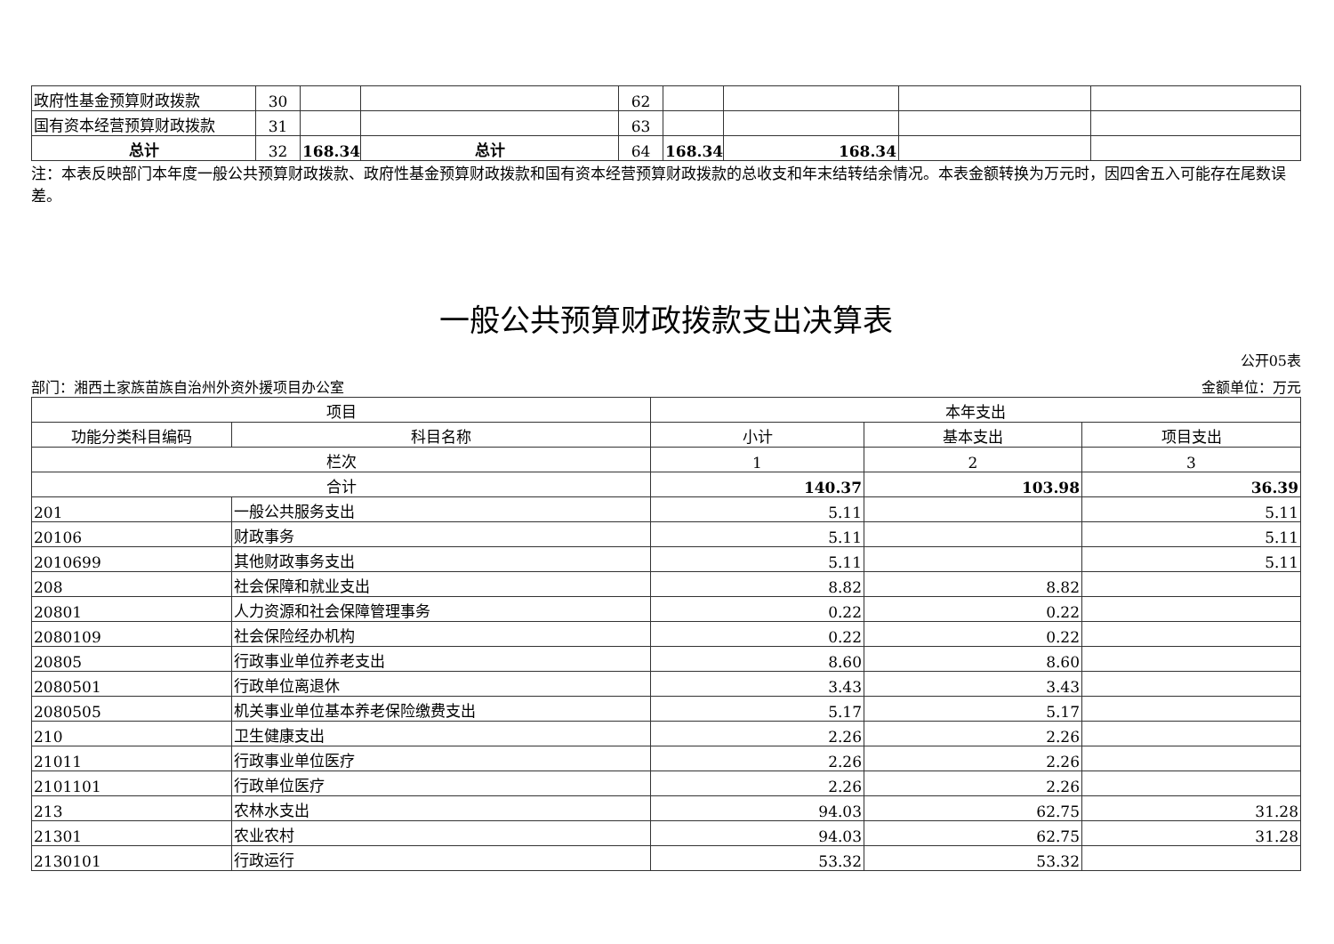| 政府性基金预算财政拨款 | 30 | | | 62 | | | | |
| 国有资本经营预算财政拨款 | 31 | | | 63 | | | | |
| 总计 | 32 | 168.34 | 总计 | 64 | 168.34 | 168.34 | | |
注：本表反映部门本年度一般公共预算财政拨款、政府性基金预算财政拨款和国有资本经营预算财政拨款的总收支和年末结转结余情况。本表金额转换为万元时，因四舍五入可能存在尾数误差。
一般公共预算财政拨款支出决算表
公开05表
部门：湘西土家族苗族自治州外资外援项目办公室 金额单位：万元
| 项目 | | 本年支出 | | |
| --- | --- | --- | --- | --- |
| 功能分类科目编码 | 科目名称 | 小计 | 基本支出 | 项目支出 |
| 栏次 | | 1 | 2 | 3 |
| 合计 | | 140.37 | 103.98 | 36.39 |
| 201 | 一般公共服务支出 | 5.11 | | 5.11 |
| 20106 | 财政事务 | 5.11 | | 5.11 |
| 2010699 | 其他财政事务支出 | 5.11 | | 5.11 |
| 208 | 社会保障和就业支出 | 8.82 | 8.82 | |
| 20801 | 人力资源和社会保障管理事务 | 0.22 | 0.22 | |
| 2080109 | 社会保险经办机构 | 0.22 | 0.22 | |
| 20805 | 行政事业单位养老支出 | 8.60 | 8.60 | |
| 2080501 | 行政单位离退休 | 3.43 | 3.43 | |
| 2080505 | 机关事业单位基本养老保险缴费支出 | 5.17 | 5.17 | |
| 210 | 卫生健康支出 | 2.26 | 2.26 | |
| 21011 | 行政事业单位医疗 | 2.26 | 2.26 | |
| 2101101 | 行政单位医疗 | 2.26 | 2.26 | |
| 213 | 农林水支出 | 94.03 | 62.75 | 31.28 |
| 21301 | 农业农村 | 94.03 | 62.75 | 31.28 |
| 2130101 | 行政运行 | 53.32 | 53.32 | |